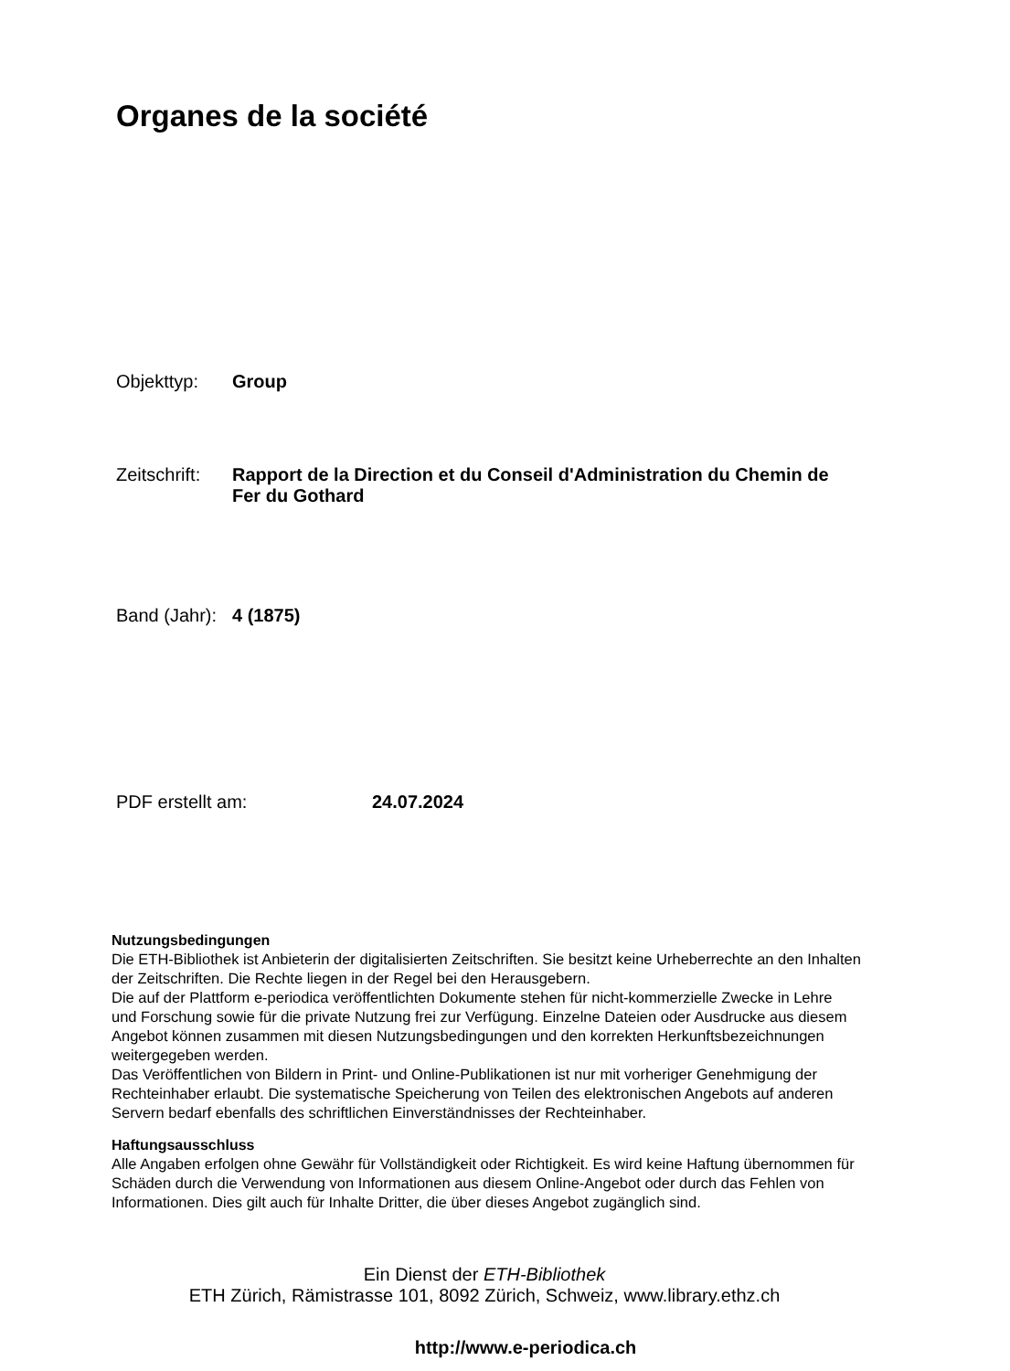Organes de la société
Objekttyp: Group
Zeitschrift: Rapport de la Direction et du Conseil d'Administration du Chemin de Fer du Gothard
Band (Jahr): 4 (1875)
PDF erstellt am: 24.07.2024
Nutzungsbedingungen
Die ETH-Bibliothek ist Anbieterin der digitalisierten Zeitschriften. Sie besitzt keine Urheberrechte an den Inhalten der Zeitschriften. Die Rechte liegen in der Regel bei den Herausgebern.
Die auf der Plattform e-periodica veröffentlichten Dokumente stehen für nicht-kommerzielle Zwecke in Lehre und Forschung sowie für die private Nutzung frei zur Verfügung. Einzelne Dateien oder Ausdrucke aus diesem Angebot können zusammen mit diesen Nutzungsbedingungen und den korrekten Herkunftsbezeichnungen weitergegeben werden.
Das Veröffentlichen von Bildern in Print- und Online-Publikationen ist nur mit vorheriger Genehmigung der Rechteinhaber erlaubt. Die systematische Speicherung von Teilen des elektronischen Angebots auf anderen Servern bedarf ebenfalls des schriftlichen Einverständnisses der Rechteinhaber.
Haftungsausschluss
Alle Angaben erfolgen ohne Gewähr für Vollständigkeit oder Richtigkeit. Es wird keine Haftung übernommen für Schäden durch die Verwendung von Informationen aus diesem Online-Angebot oder durch das Fehlen von Informationen. Dies gilt auch für Inhalte Dritter, die über dieses Angebot zugänglich sind.
Ein Dienst der ETH-Bibliothek
ETH Zürich, Rämistrasse 101, 8092 Zürich, Schweiz, www.library.ethz.ch
http://www.e-periodica.ch